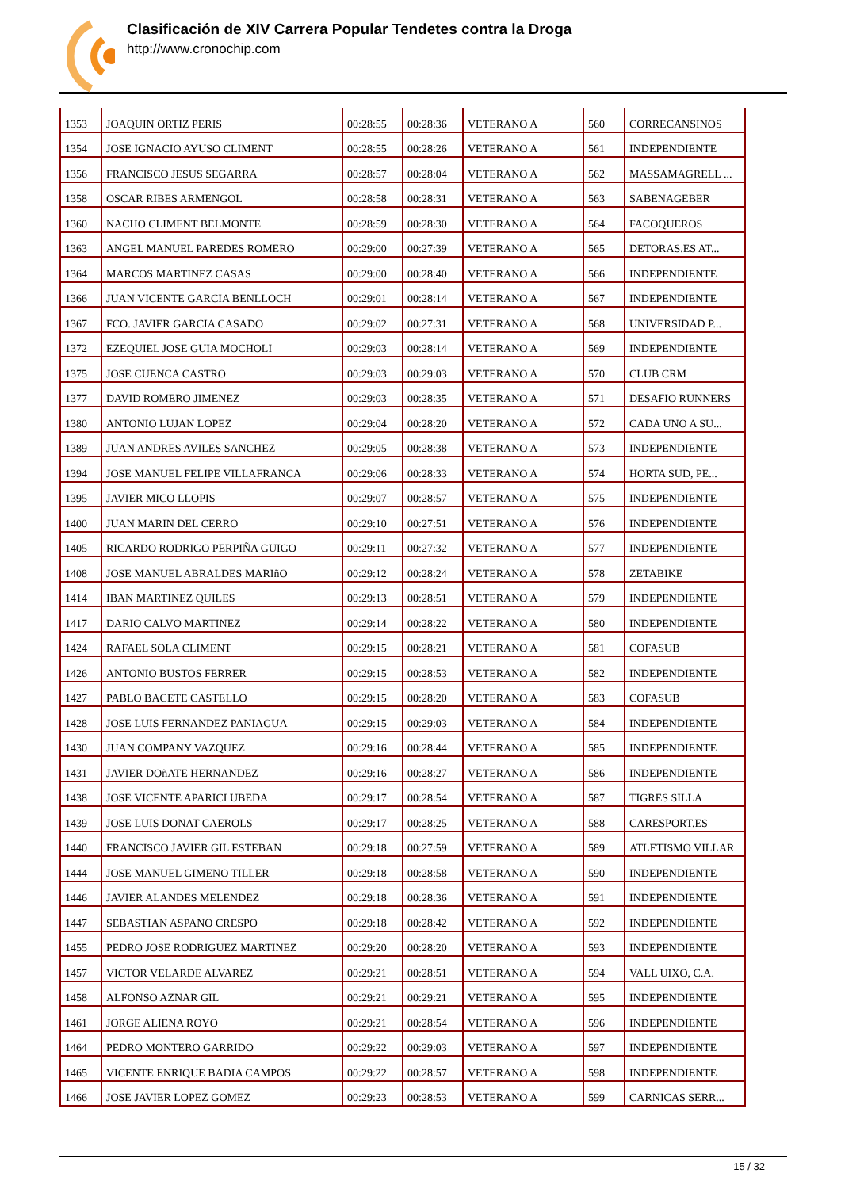Clasificación de XIV Carrera Popular Tendetes contra la Droga
http://www.cronochip.com
| 1353 | JOAQUIN ORTIZ PERIS | 00:28:55 | 00:28:36 | VETERANO A | 560 | CORRECANSINOS |
| 1354 | JOSE IGNACIO AYUSO CLIMENT | 00:28:55 | 00:28:26 | VETERANO A | 561 | INDEPENDIENTE |
| 1356 | FRANCISCO JESUS SEGARRA | 00:28:57 | 00:28:04 | VETERANO A | 562 | MASSAMAGRELL ... |
| 1358 | OSCAR RIBES ARMENGOL | 00:28:58 | 00:28:31 | VETERANO A | 563 | SABENAGEBER |
| 1360 | NACHO CLIMENT BELMONTE | 00:28:59 | 00:28:30 | VETERANO A | 564 | FACOQUEROS |
| 1363 | ANGEL MANUEL PAREDES ROMERO | 00:29:00 | 00:27:39 | VETERANO A | 565 | DETORAS.ES AT... |
| 1364 | MARCOS MARTINEZ CASAS | 00:29:00 | 00:28:40 | VETERANO A | 566 | INDEPENDIENTE |
| 1366 | JUAN VICENTE GARCIA BENLLOCH | 00:29:01 | 00:28:14 | VETERANO A | 567 | INDEPENDIENTE |
| 1367 | FCO. JAVIER GARCIA CASADO | 00:29:02 | 00:27:31 | VETERANO A | 568 | UNIVERSIDAD P... |
| 1372 | EZEQUIEL JOSE GUIA MOCHOLI | 00:29:03 | 00:28:14 | VETERANO A | 569 | INDEPENDIENTE |
| 1375 | JOSE CUENCA CASTRO | 00:29:03 | 00:29:03 | VETERANO A | 570 | CLUB CRM |
| 1377 | DAVID ROMERO JIMENEZ | 00:29:03 | 00:28:35 | VETERANO A | 571 | DESAFIO RUNNERS |
| 1380 | ANTONIO LUJAN LOPEZ | 00:29:04 | 00:28:20 | VETERANO A | 572 | CADA UNO A SU... |
| 1389 | JUAN ANDRES AVILES SANCHEZ | 00:29:05 | 00:28:38 | VETERANO A | 573 | INDEPENDIENTE |
| 1394 | JOSE MANUEL FELIPE VILLAFRANCA | 00:29:06 | 00:28:33 | VETERANO A | 574 | HORTA SUD, PE... |
| 1395 | JAVIER MICO LLOPIS | 00:29:07 | 00:28:57 | VETERANO A | 575 | INDEPENDIENTE |
| 1400 | JUAN MARIN DEL CERRO | 00:29:10 | 00:27:51 | VETERANO A | 576 | INDEPENDIENTE |
| 1405 | RICARDO RODRIGO PERPIÑA GUIGO | 00:29:11 | 00:27:32 | VETERANO A | 577 | INDEPENDIENTE |
| 1408 | JOSE MANUEL ABRALDES MARIñO | 00:29:12 | 00:28:24 | VETERANO A | 578 | ZETABIKE |
| 1414 | IBAN MARTINEZ QUILES | 00:29:13 | 00:28:51 | VETERANO A | 579 | INDEPENDIENTE |
| 1417 | DARIO CALVO MARTINEZ | 00:29:14 | 00:28:22 | VETERANO A | 580 | INDEPENDIENTE |
| 1424 | RAFAEL SOLA CLIMENT | 00:29:15 | 00:28:21 | VETERANO A | 581 | COFASUB |
| 1426 | ANTONIO BUSTOS FERRER | 00:29:15 | 00:28:53 | VETERANO A | 582 | INDEPENDIENTE |
| 1427 | PABLO BACETE CASTELLO | 00:29:15 | 00:28:20 | VETERANO A | 583 | COFASUB |
| 1428 | JOSE LUIS FERNANDEZ PANIAGUA | 00:29:15 | 00:29:03 | VETERANO A | 584 | INDEPENDIENTE |
| 1430 | JUAN COMPANY VAZQUEZ | 00:29:16 | 00:28:44 | VETERANO A | 585 | INDEPENDIENTE |
| 1431 | JAVIER DOñATE HERNANDEZ | 00:29:16 | 00:28:27 | VETERANO A | 586 | INDEPENDIENTE |
| 1438 | JOSE VICENTE APARICI UBEDA | 00:29:17 | 00:28:54 | VETERANO A | 587 | TIGRES SILLA |
| 1439 | JOSE LUIS DONAT CAEROLS | 00:29:17 | 00:28:25 | VETERANO A | 588 | CARESPORT.ES |
| 1440 | FRANCISCO JAVIER GIL ESTEBAN | 00:29:18 | 00:27:59 | VETERANO A | 589 | ATLETISMO VILLAR |
| 1444 | JOSE MANUEL GIMENO TILLER | 00:29:18 | 00:28:58 | VETERANO A | 590 | INDEPENDIENTE |
| 1446 | JAVIER ALANDES MELENDEZ | 00:29:18 | 00:28:36 | VETERANO A | 591 | INDEPENDIENTE |
| 1447 | SEBASTIAN ASPANO CRESPO | 00:29:18 | 00:28:42 | VETERANO A | 592 | INDEPENDIENTE |
| 1455 | PEDRO JOSE RODRIGUEZ MARTINEZ | 00:29:20 | 00:28:20 | VETERANO A | 593 | INDEPENDIENTE |
| 1457 | VICTOR VELARDE ALVAREZ | 00:29:21 | 00:28:51 | VETERANO A | 594 | VALL UIXO, C.A. |
| 1458 | ALFONSO AZNAR GIL | 00:29:21 | 00:29:21 | VETERANO A | 595 | INDEPENDIENTE |
| 1461 | JORGE ALIENA ROYO | 00:29:21 | 00:28:54 | VETERANO A | 596 | INDEPENDIENTE |
| 1464 | PEDRO MONTERO GARRIDO | 00:29:22 | 00:29:03 | VETERANO A | 597 | INDEPENDIENTE |
| 1465 | VICENTE ENRIQUE BADIA CAMPOS | 00:29:22 | 00:28:57 | VETERANO A | 598 | INDEPENDIENTE |
| 1466 | JOSE JAVIER LOPEZ GOMEZ | 00:29:23 | 00:28:53 | VETERANO A | 599 | CARNICAS SERR... |
15 / 32